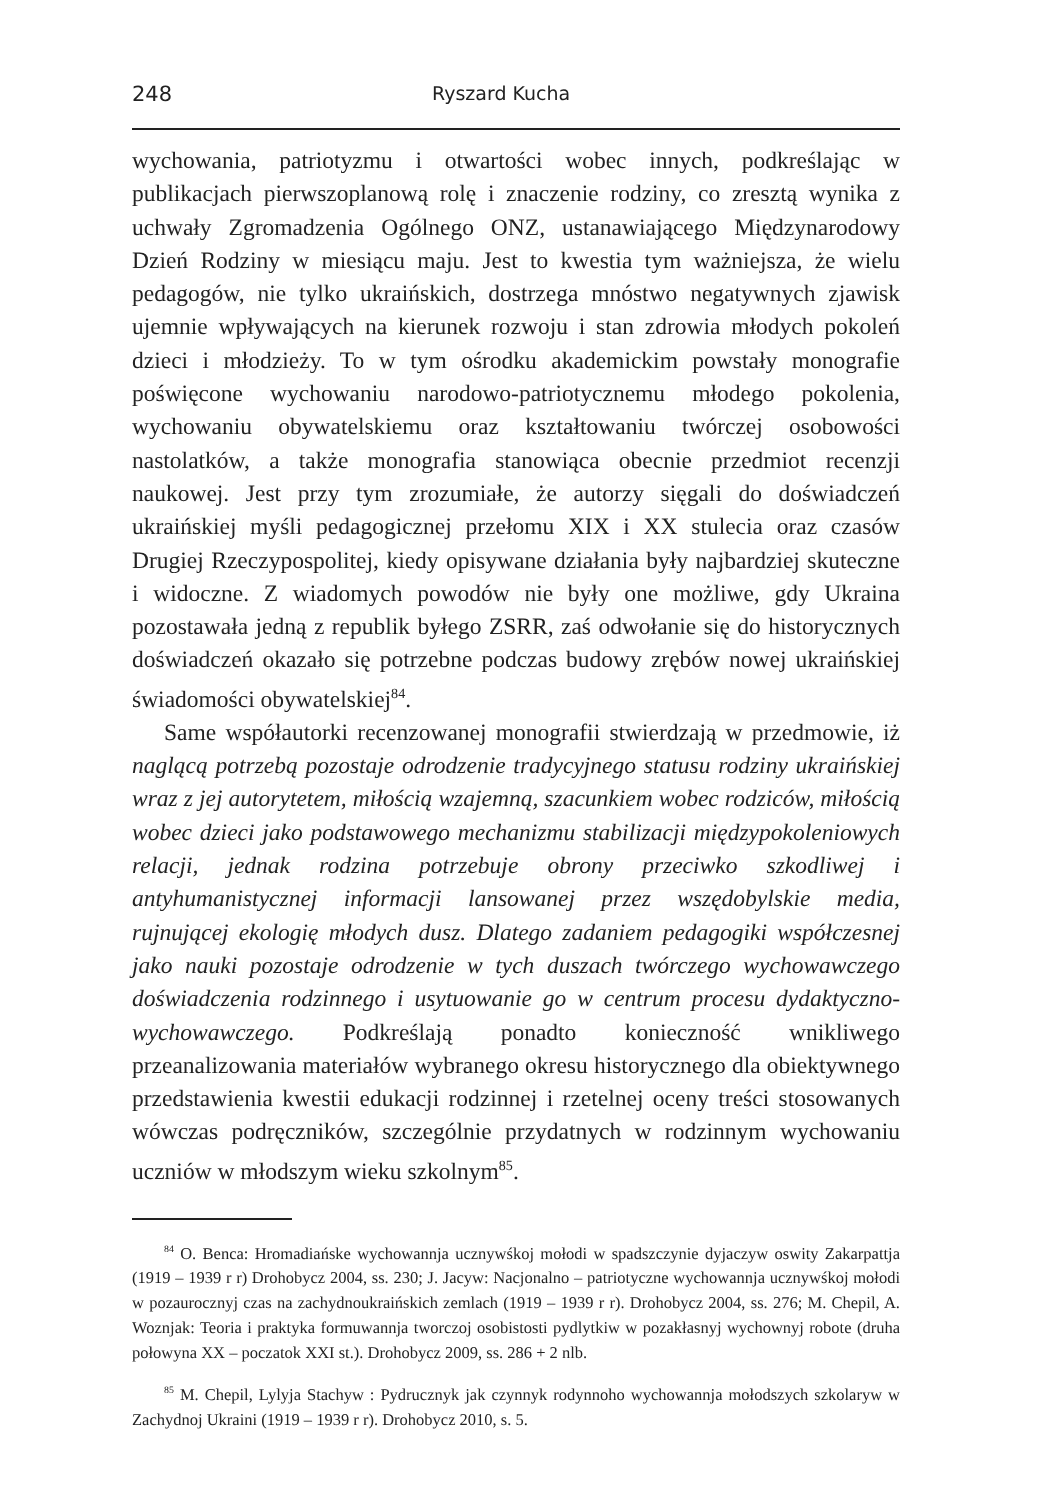248 Ryszard Kucha
wychowania, patriotyzmu i otwartości wobec innych, podkreślając w publikacjach pierwszoplanową rolę i znaczenie rodziny, co zresztą wynika z uchwały Zgromadzenia Ogólnego ONZ, ustanawiającego Międzynarodowy Dzień Rodziny w miesiącu maju. Jest to kwestia tym ważniejsza, że wielu pedagogów, nie tylko ukraińskich, dostrzega mnóstwo negatywnych zjawisk ujemnie wpływających na kierunek rozwoju i stan zdrowia młodych pokoleń dzieci i młodzieży. To w tym ośrodku akademickim powstały monografie poświęcone wychowaniu narodowo-patriotycznemu młodego pokolenia, wychowaniu obywatelskiemu oraz kształtowaniu twórczej osobowości nastolatków, a także monografia stanowiąca obecnie przedmiot recenzji naukowej. Jest przy tym zrozumiałe, że autorzy sięgali do doświadczeń ukraińskiej myśli pedagogicznej przełomu XIX i XX stulecia oraz czasów Drugiej Rzeczypospolitej, kiedy opisywane działania były najbardziej skuteczne i widoczne. Z wiadomych powodów nie były one możliwe, gdy Ukraina pozostawała jedną z republik byłego ZSRR, zaś odwołanie się do historycznych doświadczeń okazało się potrzebne podczas budowy zrębów nowej ukraińskiej świadomości obywatelskiej<sup>84</sup>.
Same współautorki recenzowanej monografii stwierdzają w przedmowie, iż naglącą potrzebą pozostaje odrodzenie tradycyjnego statusu rodziny ukraińskiej wraz z jej autorytetem, miłością wzajemną, szacunkiem wobec rodziców, miłością wobec dzieci jako podstawowego mechanizmu stabilizacji międzypokoleniowych relacji, jednak rodzina potrzebuje obrony przeciwko szkodliwej i antyhumanistycznej informacji lansowanej przez wszędobylskie media, rujnującej ekologię młodych dusz. Dlatego zadaniem pedagogiki współczesnej jako nauki pozostaje odrodzenie w tych duszach twórczego wychowawczego doświadczenia rodzinnego i usytuowanie go w centrum procesu dydaktyczno-wychowawczego. Podkreślają ponadto konieczność wnikliwego przeanalizowania materiałów wybranego okresu historycznego dla obiektywnego przedstawienia kwestii edukacji rodzinnej i rzetelnej oceny treści stosowanych wówczas podręczników, szczególnie przydatnych w rodzinnym wychowaniu uczniów w młodszym wieku szkolnym<sup>85</sup>.
<sup>84</sup> O. Benca: Hromadiańske wychowannja ucznywśkoj mołodi w spadszczynie dyjaczyw oswity Zakarpattja (1919 – 1939 r r) Drohobycz 2004, ss. 230; J. Jacyw: Nacjonalno – patriotyczne wychowannja ucznywśkoj mołodi w pozaurocznyj czas na zachydnoukraińskich zemlach (1919 – 1939 r r). Drohobycz 2004, ss. 276; M. Chepil, A. Woznjak: Teoria i praktyka formuwannja tworczoj osobistosti pydlytkiw w pozakłasnyj wychownyj robote (druha połowyna XX – poczatok XXI st.). Drohobycz 2009, ss. 286 + 2 nlb.
<sup>85</sup> M. Chepil, Lylyja Stachyw : Pydrucznyk jak czynnyk rodynnoho wychowannja mołodszych szkolaryw w Zachydnoj Ukraini (1919 – 1939 r r). Drohobycz 2010, s. 5.